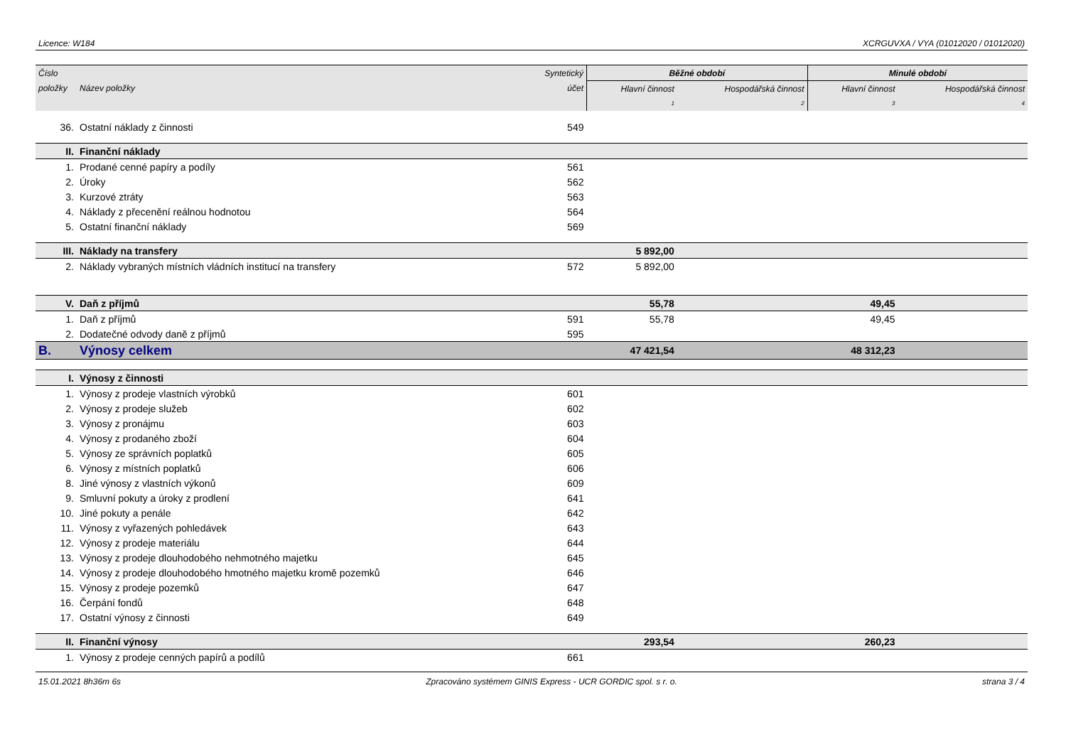Licence: W184 XCRGUVXA / VYA (01012020 / 01012020)
| Číslo | | Syntetický | Běžné období | | Minulé období | |
| --- | --- | --- | --- | --- | --- | --- |
| položky | Název položky | účet | Hlavní činnost | Hospodářská činnost | Hlavní činnost | Hospodářská činnost |
| | | | 1 | 2 | 3 | 4 |
| 36. | Ostatní náklady z činnosti | 549 | | | | |
| II. | Finanční náklady | | | | | |
| 1. | Prodané cenné papíry a podíly | 561 | | | | |
| 2. | Úroky | 562 | | | | |
| 3. | Kurzové ztráty | 563 | | | | |
| 4. | Náklady z přecenění reálnou hodnotou | 564 | | | | |
| 5. | Ostatní finanční náklady | 569 | | | | |
| III. | Náklady na transfery | | 5 892,00 | | | |
| 2. | Náklady vybraných místních vládních institucí na transfery | 572 | 5 892,00 | | | |
| V. | Daň z příjmů | | 55,78 | | 49,45 | |
| 1. | Daň z příjmů | 591 | 55,78 | | 49,45 | |
| 2. | Dodatečné odvody daně z příjmů | 595 | | | | |
| B. | Výnosy celkem | | 47 421,54 | | 48 312,23 | |
| I. | Výnosy z činnosti | | | | | |
| 1. | Výnosy z prodeje vlastních výrobků | 601 | | | | |
| 2. | Výnosy z prodeje služeb | 602 | | | | |
| 3. | Výnosy z pronájmu | 603 | | | | |
| 4. | Výnosy z prodaného zboží | 604 | | | | |
| 5. | Výnosy ze správních poplatků | 605 | | | | |
| 6. | Výnosy z místních poplatků | 606 | | | | |
| 8. | Jiné výnosy z vlastních výkonů | 609 | | | | |
| 9. | Smluvní pokuty a úroky z prodlení | 641 | | | | |
| 10. | Jiné pokuty a penále | 642 | | | | |
| 11. | Výnosy z vyřazených pohledávek | 643 | | | | |
| 12. | Výnosy z prodeje materiálu | 644 | | | | |
| 13. | Výnosy z prodeje dlouhodobého nehmotného majetku | 645 | | | | |
| 14. | Výnosy z prodeje dlouhodobého hmotného majetku kromě pozemků | 646 | | | | |
| 15. | Výnosy z prodeje pozemků | 647 | | | | |
| 16. | Čerpání fondů | 648 | | | | |
| 17. | Ostatní výnosy z činnosti | 649 | | | | |
| II. | Finanční výnosy | | 293,54 | | 260,23 | |
| 1. | Výnosy z prodeje cenných papírů a podílů | 661 | | | | |
15.01.2021 8h36m 6s Zpracováno systémem GINIS Express - UCR GORDIC spol. s r. o. strana 3 / 4